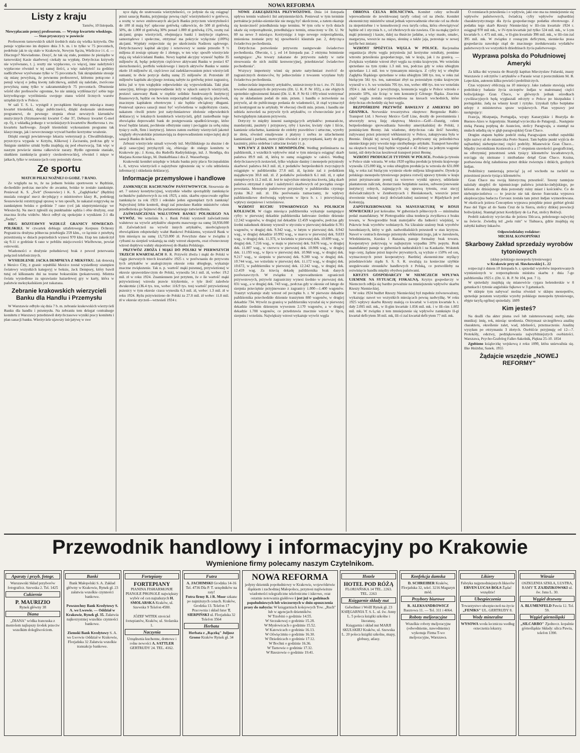4 NOWA REFORMA
Listy z kraju
Tarnów, 10 listopada.
Niewypłacanie pensyj profesorom. — Występ kwartetu włoskiego. — Stan pryszczycy w powiecie
Profesorom tarnowskich szkół średnich stala się wielka krzywda. Oto pensje wypłacono im dopiero dnia 3 b. m. i to tylko w 75 procentach, podobnie jak to się stało w Krakowie, Nowym Sączu, Wieliczce i t. d. — Dlaczego? Niewiadomo. Dosyć, że tak się stało, pomimo że pieniądze w tarnowskiej Kasie skarbowej czekały na wypłatę. Dotychczas krzywdy nie wyrównano, t. j. reszty nie wypłacono, co więcej, inne należytości wypłacono również w tej samej ilości, a więc należytość za godziny nadliczbowe wyrównano tylko w 75 procentach. Tak skrupulatnie stosuje się miarę powyższą, że pewnemu profesorowi, któremu potrącono z pensji więcej o jedną kwotę zaliczkową, aniżeli się należało, zwrócono powyższą sumę tylko w sakramentalnych 75 procentach. Oburzenie wśród sfer profesorów ogromne, bo nie umieją wytłómaczyć sobie tego krzywdzącego wyróżnienia swojego stanu wśród licznych warstw urzędniczych w Polsce.
W sali T. S. L. wystąpił z początkiem bieżącego miesiąca znany kwartet triesteński, dając publiczności, dzięki doskonale ułożonemu programowi, do pewnego stopnia obraz nowszych kierunków muzycznych (Szymanowski kwartet C-dur 37, Debussy kwartet G-mol op. 0), z wkładką jednego z wcześniejszych kwartetów Beethovena t. zw. kwartetu harfowego. Zespół triesteński wykonaniem programu tak klasycznego, jak i nowoczesnego wywarł bardzo korzystne wrażenie.
Dzięki energji powiatowego lekarza weterynarji p. Chwalibińskiego, pryszczyca wygasła w Krzyżu, Klikowej i Zaczarniu, podczas gdy w Śmignie niektóre sztuki bydła znajdują się pod obserwacją. Tak więc w naszym powiecie niema całkowicie zarazy. Bydło ogromnie staniało, skutkiem zamknięcia granicy czeskosłowackiej, również i mięso w jatkach, tylko w restauracjach ceny pozostały dawne.
Ze sportu
MATCH PIŁKI NOŻNEJ O GODZ. 7 RANO.
Ze względu na to, że na jednem boisku sportowem w Będzinie, dochodziło podczas meczów do awantur, boisko to zostało zamknięte. Ponieważ K. S. „Świt" (Sosnowiec) i K. S. „Zagłębiarka" (Będzin) musiała rozegrać mecz decydujący o mistrzostwo klasy B., podokręg Sosnowiecki rozstrzygnął sprawę w ten sposób, że nakazał rozgrywkę na zamkniętem boisku o godzinie 7 rano (coś jak nieprzymierzając we Włoszech). Na mecz zgłosili się punktualnie sędzia i obie drużyny, oraz znaczna liczba widzów. Mecz odbył się spokojnie z wynikiem 2:1 dla „Świtu".
BIEG ROZSTAWNY WZDŁUŻ GRANICY SOWIECKO-POLSKIEJ. W czwartek dobiegu sztafetowego Korpusu Ochrony Pogranicza drużyna północna przebiegła 259 klm., co łącznie z przebytą przestrzenią w dniach poprzednich wynosi 970 klm. Etap ten zakończył się 9.11 o godzinie 6 rano w pobliżu miejscowości Wielbowno, powiat ostrowski.
Wiadomości o drużynie południowej brak z powod przerwania połączeń telefonicznych.
WYSIEDLENIE JACKA DEMPSEYA Z MEKSYKU. Jak donoszą z Mexico City, z granic republiki Mexico został wysiedlony szampion światowy wszystkich kategoryj w boksie, Jack Dempsey, który bawił tutaj od kilkunastu dni na tourne bokserskim (pokazowem). Mistrza świata wysiedlono za uprawianie hazardowej gry w karty, która w państwie meksykańskiem jest zakazana.
Zebranie krakowskich wierzycieli Banku dla Handlu i Przemysłu
W Warszawie odbyło się dnia 7 b. m. zebranie krakowskich wierzycieli Banku dla handlu i przemysłu. Na zebraniu tem delegat centralnego komitetu z Warszawy przedstawił dotychczasowe wyniki pracy komitetu i plan sanacji banku. Wierzyciele ujawszy inicjatywę w swe
ręce dążą do uratowania wierzytelności, co jedynie da się osiągnąć przez sanację Banku, przyjmując pewną część wierzytelności w gotówce, a resztę w nowo emitowanych akcjach Banku przyczem wierzytelności do 100 zł mają być spłacone gotówką całkowicie, do 500 zł gotówką 50%, do 1.000 zł gotówką 30% ponad 1.000 zł gotówką 15%, resztę zaś akcjami; grupa wierzycieli, obejmująca banki i instytucje rządowe, samorządowe i społeczne, otrzymać ma pokrycie wyłącznie (100%) akcjami. Wypłaty rozpocznie się po ukończeniu Nadzoru sądowego. Dotychczasowy kapitał akcyjny i rezerwowy w sumie przeszło 9 ½ miljona zł zostaje spisany do 1 złotego, w ten więc sposób wierzyciele stają się właścicielami Banku. Nowy kapitał akcyjny wynosić będzie 35 miljonów zł, będąc pokrytym częściowo aktywami Banku w postaci 67 nieruchomości, portfelu wekslowego i innych aktywów Banku w sumie około 18 miljonów zł, częściowo zaś zadeklarowaniem przez wierzycieli sumami; te dwie pozycje dadzą sumę 25 miljonów zł. Pozostałe 10 miljonów kapitału akcyjnego zostaną nabyte za gotówkę przez zagranicę, która już w tym względzie odpowiednio się wypowiedziała. Taki plan sanacyjny, którego przeprowadzenie leży w rękach samych wierzycieli, postawi sanowany Bank w rzędzie solidnie fundowanych Instytucyj finansowych, będzie on bowiem rozporządzał rozległą siecią placówek, znacznym kapitałem obrotowym i nie będzie obciążony długami. Ponieważ sprawa sanacji musi być wyświetlona w najkrótszym czasie, nakazem chwili przeto jest natychmiastowe złożenie odpowiednich deklaracyj w lokalnych komitetach wierzycieli, gdyż zaniedbanie tego obowiązku doprowadzi bank do postępowania upadłościowego, które trwać będzie latami, pochłonie olbrzymie sumy i pociągnie za sobą ruinę tysięcy osób, firm i instytucyj. Interes zatem osobisty wierzycieli jakoteż względy obywatelskie przemawiają za doprowadzeniem rozpoczętej akcji sanacji Banku do końca.
Zebrani wierzyciele uznali wywody inż. Myślińskiego za słuszne i do akcji sanacyjnej przyłączyli się, obierając do stałego komitetu w Krakowie pp.: J. Kona, dra Rudolfa Radzyńskiego, inż. J. Stendiga, dra Marjana Korneckiego, M. Dunkelblaua i dra Z. Wasserberga.
Krakowski komitet urzęduje w lokalu banku przy placu Szczepańskim L. 8, wzywa wierzycieli o najszybsze zgłoszenie się w celu udzielenia informacyj i składania deklaracyj.
Informacje przemysłowe i handlowe
ZAMKNIĘCIE RACHUNKÓW PAŃSTWOWYCH. Stosownie do art. 7 ustawy konstytucyjnej, wszystkie władze sporządziły zamknięcie rachunków państwowych za rok 1923, a min. skarbu opracowało ogólne zamknięcie za rok 1923 i odesłało jeden egzemplarz tych zamknięć Najwyższej Izbie kontroli, drugi zaś przesłano Radzie ministrów celem przedłożenia go Sejmowi dla parlamentarnego zatwierdzenia.
ZAŚWIADCZENIA WALUTOWE BANKU POLSKIEGO NA WYWÓZ. We wrześniu b. r. Bank Polski wystawił zaświadczenie walutowe na wywóz artykułów eksportu masowego na sumę 58,938.000 zł. Zaświadczeń na wywóz innych artykułów, nieobciążonych obowiązkiem odsprzedaży walut Bankowi Polskiemu, wystawił Bank w tym miesiącu na sumę 13,753.000 zł. Powyższe dane w związku z cyframi za sierpień wskazują na stały wzrost eksportu, oraz równoczesny wzrost dopływu waluty eksportowej do Banku Polskiego.
PRZYWÓZ ZBOŻA I MĄKI DO POLSKI W PIERWSZYCH TRZECH KWARTAŁACH B. R. Przywóz zboża i mąki do Polski w ciągu pierwszych trzech kwartałów 1925 r. w porównaniu do przywozu tych artykułów w analogicznym okresie roku ubiegłego, wykazuje znaczne zwiększenie. Tak n. p. wartość mąki pszennej, przywiezionej w okresie sprawozdawczym do Polski, wynosiła 54.1 mil. zł, wobec 19.2 mil. zł w roku 1924. Znamiennem jest przytem, że o ile wartość mąki przywiezionej wzrosła prawie trzykrotnie, o tyle ilość zaledwie dwukrotnie (136.4 tys. ton, wobec 116.9 tys. ton) wartość przywiezionej pszenicy w tym okresie czasu wynosiła 6.3 mil. zł, wobec 1.3 mil. zł w roku 1924. Ryżu przywieziono do Polski za 27.8 mil. zł wobec 11.8 mil. zł w okresie styczeń—wrzesień 1924 r.
NOWE ZARZĄDZENIA PRZYWOZOWE. Dnia 14 listopada upływa termin ważności list antyniemieckich. Ponieważ w tym terminie pertraktacje polsko-niemieckie nie mogą być ukończone, a zatem okazuje się konieczność przedłużenia tego terminu. W tym celu w tych dniach ukaże się rozporządzenie, przedłużające termin, oznaczony w Dz. U. Nr 80 na nowe 3 miesiące. Korzystając z tego nowego rozporządzenia, zmieniona zostanie przy tej sposobności klauzula par. 2, dotycząca świadectwa pochodzenia.
Dotychczas pozwolenie przywozu zastępowało świadectwo pochodzenia. Obecnie, t. j. od 14 listopada par. 2 otrzyma brzmienie następujące: „Na towary zakazane do przywozu należy w razie stosowania do nich zniżki konwencyjnej, przedstawiać świadectwo pochodzenia".
Wszyscy importerzy winni się przeto natychmiast zwrócić do zagranicznych dostawców, by jednocześnie z towarem wysyłane były świadectwa pochodzenia.
Jednocześnie importerzy artykułów, umieszczonych na t. zw. IV. liście towarów zakazanych do przywozu (Dz. U. R. P. Nr 102), a nie objętych uprzednio ogłoszonemi listami (Dz. U. R. P. Nr 61 i 69) winni wstrzymać się ze składaniem podań do min. przem. i handlu o zezwolenie na przywóz, aż do publicznego podania do wiadomości, iż rząd wyznaczył już kontyngent na te artykuły. W obecnej chwili min. przem. i handlu nie udziela zezwoleń na przywóz tych artykułów, co równocześnie jest z bezwzględnym zakazem przywozu.
Dotyczy to między innemi następujących artykułów: pomarańcze, mandarynki, pasztety i przyprawy, ryby i kawior, kwiaty cięte i liście, kamienie szlachetne, kamienie do ozdoby prawdziwe i sztuczne, wyroby ze złota, również emaljowane z platyny i srebra ze szlachetnemi kamieniami i perłami, motocykle również z przyczepkami, karty do gry, kaszmiry, pióra ozdobne i sztuczne kwiaty i t. p.
WPŁYWY Z DANIN I MONOPOLÓW. Według preliminarza na październik, z wszelkich wpływów miał w tym miesiącu osiągnąć skarb państwa 89.9 mil. zł, którą to sumę osiągnięto w całości. Według dotychczasowych zestawień, tylko większe daniny i monopole przyniosły skarbowi państwa 84.3 mil. zł, z podatków bezpośrednich zwyczajnych osiągnięto w październiku 27.8 mil. zł, łącznie zaś z podatkiem majątkowym 30.8 mil. zł. Z podatków pośrednich 6.1 mil. zł, z opłat stemplowych 11.2 mil. zł. Jest to najwyższe miesięczna kwota, jaką skarb państwa otrzymał z opłat i należytości skarbowych od początku swego powstania. Monopole państwowe przyniosły w październiku czystego zysku 36.2 mil. zł. Dla porównania zaznaczamy, że wpływy październikowe dorównują wpływom w lipcu b. r. i przewyższają wpływy sierpniowe i wrześniowe.
WZROST RUCHU TOWAROWEGO NA POLSKICH KOLEJACH. W ciągu miesiąca października wykazuje następujące cyfry: w pierwszej dekadzie października ładowano średnio dziennie 12.242 wagonów, w drugiej zaś dekadzie 12.459 wagonów, podczas gdy średni naładunek dzienny wynosił w styczniu w pierwszej dekadzie 8.701 wagonów, w drugiej dek. 9.342 wag., w lutym w pierwszej dek. 8.942 wag., w drugiej dekadzie 10.992 wag., w marcu w pierwszej dek. 9.833 wag., w drugiej dek. 11.373, w kwietniu w pierwszej dek. 10.699 wag., w drugiej dek. 7.216 wag., w maju w pierwszej dek. 9.676 wag., w drugiej dek. 11.807 wag., w czerwcu w pierwszej dek. 10.906 wag., w drugiej dek. 11.193 wag., w lipcu w pierwszej dek. 10.968 wag., w drugiej dek. 9.217 wag., w sierpniu w pierwszej dek. 9.200 wag. w drugiej dek. 10.744 wag., we wrześniu w pierwszej dek. 11.172 wag., w drugiej dek. 10.672, w październiku w pierwszej dek. 12.242 wag., w drugiej dek. 12.459 wag. Za trzecią dekadę października brak danych porównawczych. W związku z wprowadzeniem ograniczeń przywozowych, przywóz zagraniczny wynosi średnio w pierwszej dek. 831 wag., a w drugiej dek. 743 wag., podczas gdy w okresie od lutego do sierpnia przeciętnie przyjmowano z zagranicy 1.000—1.400 wagonów. Tranzyt wykazuje stały wzrost od początku b. r. W pierwsze dekadzie października przechodziło dziennie tranzytem 880 wagonów, w drugiej dekadzie 734. Wywóz za granicę w październiku wyrażał się w pierwszej dekadzie średnim dziennym wywozem 2.170 wagonów, a w drugiej dekadzie 1.788 wagonów, co przedstawia znacznie wzrost w lipcu, sierpniu i wrześniu. Największy wzrost wykazuje wywóz węgla
OBRONA CELNA ROLNICTWA. Komitet celny uchwalił wprowadzenie do zewidowanej taryfy celnej cel na zboże. Komitet ekonomiczny ministrów uznał jednak wprowadzenie obecnie cel na zboże za niepotrzebne i w konsekwencji owa taryfa celna, która obowiązywać będzie od 1 stycznia b. r., cel zbożowych nie zawiera. Cło na mąkę (prócz mąki przennej) i kasze, dalej na tłuszcze jadalne, a więc masło, smalec, margaryna, wreszcie na mięso, słoninę a także jaja, pozostaje w nowej taryfie bez zmiany.
WZROST SPOŻYCIA WĘGLA W POLSCE. Racjonalna organizacja zbytu węgla przyniosła już korzystne rezultaty, pomimo wzrostu przesilenia gospodarczego, tak w kraju, jak i za granicą. — Zwiększa wydatnie wzrost zbyt węgla na rynku krajowym. We wrześniu sprzedano na tym rynku 1.3 mil. ton, podczas gdy w roku ubiegłym sprzedano 1.1 mil. ton w tymsamym miesiącu. Z cyfry tej w obrębie Zagłębia Śląskiego sprzedano w roku ubiegłym 588 tys. ton, w roku zaś bieżącym 561 tys. ton, natomiast zbyt na pozostałym rynku krajowym wynosił w r. b. we wrześniu 705 tys. ton, wobec 488 tys. ton we wrześniu 1924 r. Jak widać z powyższego, konsumcja węgla w Polsce wzrosła o przeszło 50%, nie licząc w tem konsumcji Górnego Śląska. Znaczna część węgla została rozprowadzona na kresach wschodnich, które dotychczas obchodziły się bez węgla.
BEZPOŚREDNI PRZYWÓZ BAWEŁNY Z AMERYKI DO GDAŃSKA. Norweskie towarzystwa okrętowe: Bergenske Baltic-Transport Ltd. i Norway Mexico Golf Line, doszły do porozumienia i utworzyły nową linję okrętową Mexico—Golf—Danzig, celem bezpośredniego sprowadzania bawełny amerykańskiej do Polski, z pominięciem Bremy. Jak wiadomo, dotychczas cała ilość bawełny, zużywanej przez przemysł włókienniczy w Polsce, zakupywana była w Bremie. Dzięki tej nowej konfiguracji, pozbywamy się pośrednictwa niemieckiego przy wwozie tego niezbędnego artykułu. Transport bawełny na okrętach nowej linji będzie wypadał o 42 dolary na jednym wagonie taniej, niż dotychczas kosztował transport przez Bremę.
WZROST PRODUKCJI TYTONIU W POLSCE. Produkcja tytoniu w Polsce stale wzrasta. W roku 1920 ogólna produkcja tytoniu krajowego wynosiła 125.000 klg, w roku ubiegłym produkcja ta wzrosła do 631.000 klg, w roku zaś bieżącym wyniesie około miljona kilogramów. Dyrekcja polskiego monopolu tytoniowego popiera rozwój uprawy tytoniu w kraju przez przyznawanie premij za wzorowe wyniki uprawy, udzielanie plantatorom zaliczek, dostarczanie bezpłatnie nasion, subwencjonowanie instytucyj rolnych, zajmujących się uprawą tytoniu, oraz stacyj doświadczalnych w Zemborzycach i Bieniakonach, wreszcie przez stworzenie własnej stacji doświadczalnej nasiennej w Bijadykach pod Kołomyją.
ZAPOTRZEBOWANIE NA MANUFAKTURĘ W ROSJI SOWIECKIEJ jest kolosalne. W guberniach północnych — minimalna podaż manufaktury. W Piotrogradzie silna tendencja zwyżkowa z braku towaru, w Nowgorodzie brak materjałów dla ludności wiejskiej, w Pskowie brak wyrobów wełnianych. Na Ukrainie szalony brak wyrobów bawełnianych, który w gub. nadwołżańskich przeszedł w stan kryzysu. Nawet w centrach dawnego przemysłu włókienniczego, jak w Jarosławiu, Włodzimierzu, Kursku i Razaniu, panuje formalny brak towaru. Kooperatywy pokrywają w najlepszym wypadku 20% popytu. Brak manufaktury panuje w guberniach nadurałskich i na Kaukazie. Wskutek tego ceny, żądane przez kupców prywatnych, są wyższe o 150% od cen, wyznaczonych przez kooperatywy. Bardziej ekonomiczne myślący przedstawiciele rządu S. S. S. R. uważają za konieczne szybkie uregulowanie stosunków handlowych z Polską, co pozwoliłoby na rozwinięcie handlu między obydwu państwami.
KRYZYS GOSPODARCZY W NIEMCZECH WPŁYWA UJEMNIE NA SYTUACJĘ FISKALNĄ. Kryzys gospodarczy w Niemczech odbija się bardzo poważnie na zmniejszeniu wpływów skarbu Rzeszy Niemieckiej.
W roku 1924 budżet Rzeszy Niemieckiej był zupełnie zrównoważony, wykazując nawet we wszystkich miesiącach pewną nadwyżkę. W roku 1925 wpływy skarbu Rzeszy maleją co kwartał: w I-szym kwartale b. r. dały 2.085 mil. mk., w II-gim kwartale 1.856 mil. mk. i w III-cim 1.802 mil. mk. W związku z tem zmniejszenie się wpływów zamknięto II-gi kwartał deficytem 38 mil. mk, III-ci zaś kwartał deficytem 77 mil. mk.
O rozmiarach przesilenia i o wpływie, jaki ono ma na zmniejszenie się wpływów państwowych, świadczą cyfry wpływów najbardziej charakterystycznego dla życia gospodarczego podatku obrotowego. Z podatku tego skarb Rzeszy Niemieckiej w III-cim kwartale 1924 r. osiągnął 970 mil mk., w IV-tym kwartale już tylko 524 mil. mk., w I-ym kwartale b. r. 475 mil. mk., w II-gim kwartale 398 mil. mk., w III-cim zaś 395 mil. mk. W związku z rosnącym deficytem, niemiecka prasa gospodarcza nawołuje rząd do znacznego zredukowania wydatków państwowych we wszystkich dziedzinach życia państwowego.
Wyprawa polska do Południowej Ameryki
Za kilka dni wyrusza do Brazylji kapitan Mieczysław Fularski, znany Warszawie z odczytów i artykułów o Paranie wraz z porucznikiem M. B. Lepeckim, autorem kilku powieści podróżniczych.
Czas wyprawy obliczają na 10 miesięcy. Jako zadanie stawiają sobie podróżnicy badanie życia szczepów Indjan w małoznanej części boliwijskiego Gran Chaco, w głównych jednak ośrodkach cywilizacyjnych będą wygłaszali odczyty o Polsce po hiszpańsku i portugalsku. Jadą na własny koszt i ryzyko. Uzyskali tylko bezpłatne urlopy z ministerstwa spraw wojskowych. Plan wyprawy jest następujący:
Francja, Hiszpanja, Portugalja, wyspy Kanaryjskie i Brazylja do Buenos-Aires w Argentynie. Stamtąd wycieczka do Patagonji... Następnie rzeką Paraną popłyną do Asuncion, stolicy Paragwaju, a stamtąd na mułach udadzą się w głąb paragwajskiej Gran Chaco.
Drugim etapem będzie podróż rzeką Paragwajem wzdłuż republiki tejże nazwy aż do miasteczka Porto Suarez. Tam będzie punkt wyjścia do najbardziej niebezpiecznej części podróży. Mianowicie Gran Chaco... Między zwrotnikiem Koziorożca a 17 stopniem szerokości geograficznej, na olbrzymiej przestrzeni setek tysięcy kilometrów kwadratowych, rozciąga się nieznane i niezbadane dotąd Gran Chaco. Kraina, pozbawiona dróg zaludniona przez dzikie zwierzęta i dzikich, groźnych Indjan.
Podróżnicy zamierzają przeciąć ją od wschodu na zachód na przestrzeni prawie tysiąca kilometrów.
Gran Chaco ma swoją historyczną przeszłość. Tereny tamtejsze należały niegdyś do tajemniczego państwa jezuicko-indyjskiego, po którem do dzisiejszego dnia pozostały ruiny miast i kościołów. Co do niebezpieczeństwa — to jeszcze nie tak dawno francuska wyprawa eksploracyjna badacza Crevaux została tam przez Indjan wymordowana. W okolicach jeziora Conception wyprawa przejdzie przez grzbiet górski Paso del Tigre aż do Santa Cruz de la Sierra, stolicy dzikiej prowincji boliwijskiej. Stamtąd przez Kordyljery do La Paz, stolicy Boliwji.
Podróż zakończy wycieczka do jeziora Titicaca, położonego najwyżej na świecie. Zwiedzą też „pola ruin" w Tiahuaca, gdzie znajdują się zabytki kultury Inkasów.
Odpowiedzialny redaktor:
MICHAŁ KONOPIŃSKI
Skarbowy Zakład sprzedaży wyrobów tytoniowych
(sklep polskiego monopolu tytoniowego)
w Krakowie przy ul. Sławkowskiej L. 22
rozpoczął z dniem 10 listopada b. r. sprzedaż wyrobów importowanych wymienionych w rozporządzeniu ministra skarbu z dnia 7-go października 1925 r. (Dz. U. R. P. Nr 104, poz. 7 1).
W sprzedaży znajdują się mianowicie cygara holenderskie w 8 gatunkach i tytonie angielskie fajkowe w 3 gatunkach.
W sklepie tym nabywać można również w sklepu monopolów, sprzedaje pozatem wszystkie wyroby polskiego monopolu tytoniowego, objęte taryfą ogólnej sprzedaży. 1809
Kim jesteś?
Na dealli cha akter pisma swó lub zainteresowanej osoby, zako munikuj: imię, rok, miesiąc urodzenia. Otrzymasz szczegółowa analizę charakteru, określenie zalet, wad, zdolności, przeznaczenie. Analizę wysyłam po otrzymaniu 3 złotych. Osobiście przyjmuję od 12—7. Protokóły, odezwy, podziękowania najwybitniejszych osobistości. Warszawa, Psycho-Grafolog Faller-Sakolnik, Piękna 25-10. 1854
Zgubiono książeczkę wojskową z roku 1890, która uniewaźnia się. Ilko Hnizdur, Sanok. 1955
Żądajcie wszędzie „NOWEJ REFORMY"
Przewodnik handlowy i informacyjny po Krakowie
Wymienione firmy polecamy naszym Czytelnikom.
Aparaty i przyb. fotogr.
Warszawski Skład przyborów fotograficz. Szewska 2. Tel. 1425
Cukiernie
P. MAURIZIO
Rynek główny 38
Diana
„DIANA" wódka francuska z mentolem najlepszy środek przeciw wszelkim dolegliwościom.
Banki
Bank Małopolski S. A. Zakład główny w Krakowie, Rynek gł. 23 załatwia wszelkie czynności bankowe.
Powszechny Bank Kredytowy S. A. we Lwowie. — Oddział w Krakowie, Rynek gł. 35. Załatwia najkorzystniej wszelkie czynności bankowe.
Ziemski Bank Kredytowy S. A. we Lwowie Oddział w Krakowie, Florjańska 32 Załatwia wszelkie transakcje bankowe.
Fortepiany
FORTEPIANY
PIANINA FISHARMONJE PIANOLE PHONOLE największy wybór od cen najtańszych H. SMOLARSKA Kraków, ul. Szewska 9 Telefon 4580.
JÓZEF WITEK stroiciel fortepianów, Kraków, ul. Stolarska 1.
Naczynia
Urządzenia kuchenne, domowe i rolne nowości A. SATTLER GERTRUDY 24. TEL. 4162.
Futra
A. JACHIMSKI Grodzka 14-16 Tel. 4736 Dla P. T. urzędników na raty!
Futra firmy R. i R. Moor szkane po najniższych cenach. Kraków, Grodzka 13. Telefon 17
Pracownia i skład futer T. SIERPIŃSKI ul. Florjańska 32 Telefon 3564
Herbata
Herbata z „Rączką" Juljusz Grosse Kraków Rynek gł. 34
NOWA REFORMA
jedyny dziennik popołudniowy w Krakowie, województwie śląskiem i zachodniej Małopolsce, przynosi najświeższe wiadomości telegraficzne telefoniczne i iskrowe, oraz ostatnie notowania giełdowe i jest już w godzinach popołudniowych lub wieczornych w dniu opuszczenia prasy do nabycia: W księgarniach kolejowych Tow. „Ruch" lub w agencjach dzienników.
W Trzebini o godzinie 14.55.
W Szczakowej o godzinie 15.28.
W Mysłowicach o godzinie 15.52.
W Katowicach o godzinie 16.13.
W Oświęcimiu o godzinie 16.30.
W Dziedzicach o godzinie 17.12.
W Bochni o godzinie 16.36.
W Tarnowie o godzinie 17.32.
W Rzeszowie o godzinie 19.41.
Hotele
HOTEL POD RÓŻĄ
FLORJAŃSKA 14 TEL. 2263. TEL. 2263
Księgarnie składy nut
Gebethner i Wolff Rynek gł. 23
KSIĘGARNIA T. S. L. ul. św. Anny L. 5 poleca książki szkolne i literaturę.
Księgarnia i skład nut MARJI SKULSKIEJ Kraków, ul. Szewska L. 20 poleca książki szkolne, mapy, globusy, atlasy.
Konfekcja damska
D. SCHREIBER Kraków, Florjańska 32, telef. 3216 Magazyn mód.
Przybory biurowe
R. ALEKSANDROWICZ Basztowa 11. — Tel. 311 i 4064.
Roboty meljoracyjne
Wszelkie roboty meljoracyjne (odwodnienie, nawodnienie) wykonuje Firma T-wo meljoracyjne, Warszawa.
Likiery
Fabryka najprzedniejszych likierów ERVEN LUCAS BOLS Żądać wszędzie!
Ubezpieczenia
Towarzystwo ubezpieczeń na życie „FENIKS" UL. GERTRUDY 8.
Wody mineralne
WYSOWA woda lecznicza według orzeczenia lekarzy.
Witraże
OSZKLENIA SZKŁA, LUSTRA, RAMY T. ZAJDZIKOWSKI ul. św. Jana L. 30.
Węgiel drzewny
A. BLUMENFELD Pawia 12. Tel. 59.
Węgiel górnośląski
„SILCARBO" Zjednocz. kopalnie górnośląskie Składy: ulica Pawia, telefon 1390.